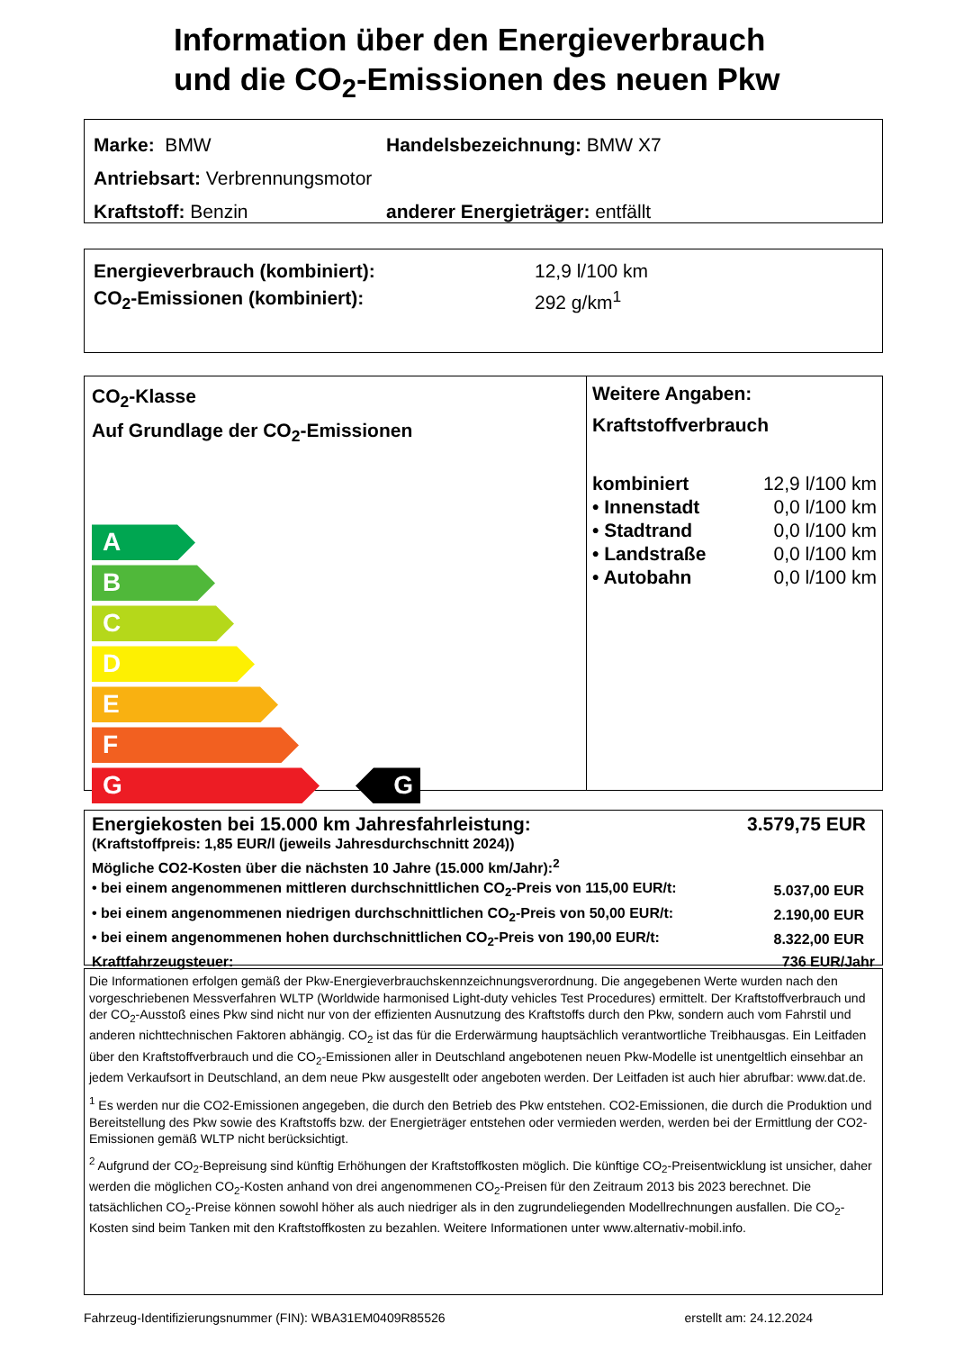Information über den Energieverbrauch
und die CO<sub>2</sub>-Emissionen des neuen Pkw
| Marke: BMW | Handelsbezeichnung: BMW X7 |
| Antriebsart: Verbrennungsmotor | |
| Kraftstoff: Benzin | anderer Energieträger: entfällt |
| Energieverbrauch (kombiniert): | 12,9 l/100 km |
| CO<sub>2</sub>-Emissionen (kombiniert): | 292 g/km<sup>1</sup> |
CO<sub>2</sub>-Klasse
Auf Grundlage der CO<sub>2</sub>-Emissionen
A
B
C
D
E
F
G G
Weitere Angaben:
Kraftstoffverbrauch
| kombiniert | 12,9 l/100 km |
| • Innenstadt | 0,0 l/100 km |
| • Stadtrand | 0,0 l/100 km |
| • Landstraße | 0,0 l/100 km |
| • Autobahn | 0,0 l/100 km |
| Energiekosten bei 15.000 km Jahresfahrleistung: | 3.579,75 EUR |
| (Kraftstoffpreis: 1,85 EUR/l (jeweils Jahresdurchschnitt 2024)) | |
| Mögliche CO2-Kosten über die nächsten 10 Jahre (15.000 km/Jahr):<sup>2</sup> | |
| • bei einem angenommenen mittleren durchschnittlichen CO<sub>2</sub>-Preis von 115,00 EUR/t: | 5.037,00 EUR |
| • bei einem angenommenen niedrigen durchschnittlichen CO<sub>2</sub>-Preis von 50,00 EUR/t: | 2.190,00 EUR |
| • bei einem angenommenen hohen durchschnittlichen CO<sub>2</sub>-Preis von 190,00 EUR/t: | 8.322,00 EUR |
| Kraftfahrzeugsteuer: | 736 EUR/Jahr |
Die Informationen erfolgen gemäß der Pkw-Energieverbrauchskennzeichnungsverordnung. Die angegebenen Werte wurden nach den vorgeschriebenen Messverfahren WLTP (Worldwide harmonised Light-duty vehicles Test Procedures) ermittelt. Der Kraftstoffverbrauch und der CO<sub>2</sub>-Ausstoß eines Pkw sind nicht nur von der effizienten Ausnutzung des Kraftstoffs durch den Pkw, sondern auch vom Fahrstil und anderen nichttechnischen Faktoren abhängig. CO<sub>2</sub> ist das für die Erderwärmung hauptsächlich verantwortliche Treibhausgas. Ein Leitfaden über den Kraftstoffverbrauch und die CO<sub>2</sub>-Emissionen aller in Deutschland angebotenen neuen Pkw-Modelle ist unentgeltlich einsehbar an jedem Verkaufsort in Deutschland, an dem neue Pkw ausgestellt oder angeboten werden. Der Leitfaden ist auch hier abrufbar: www.dat.de.
<sup>1</sup> Es werden nur die CO2-Emissionen angegeben, die durch den Betrieb des Pkw entstehen. CO2-Emissionen, die durch die Produktion und Bereitstellung des Pkw sowie des Kraftstoffs bzw. der Energieträger entstehen oder vermieden werden, werden bei der Ermittlung der CO2-Emissionen gemäß WLTP nicht berücksichtigt.
<sup>2</sup> Aufgrund der CO<sub>2</sub>-Bepreisung sind künftig Erhöhungen der Kraftstoffkosten möglich. Die künftige CO<sub>2</sub>-Preisentwicklung ist unsicher, daher werden die möglichen CO<sub>2</sub>-Kosten anhand von drei angenommenen CO<sub>2</sub>-Preisen für den Zeitraum 2013 bis 2023 berechnet. Die tatsächlichen CO<sub>2</sub>-Preise können sowohl höher als auch niedriger als in den zugrundeliegenden Modellrechnungen ausfallen. Die CO<sub>2</sub>-Kosten sind beim Tanken mit den Kraftstoffkosten zu bezahlen. Weitere Informationen unter www.alternativ-mobil.info.
Fahrzeug-Identifizierungsnummer (FIN): WBA31EM0409R85526 erstellt am: 24.12.2024